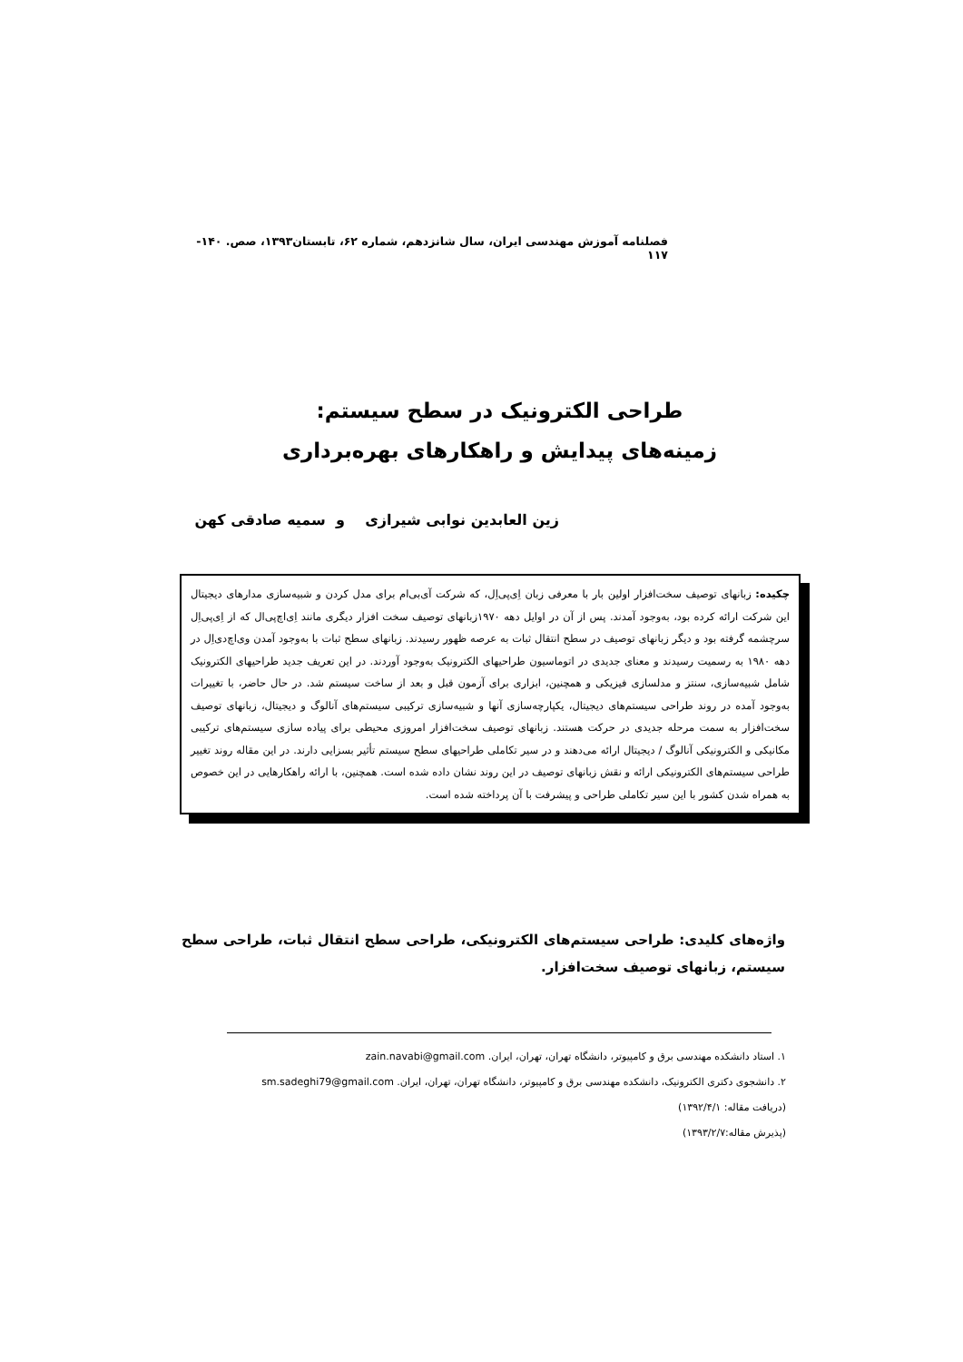فصلنامه آموزش مهندسی ایران، سال شانزدهم، شماره ۶۲، تابستان۱۳۹۳، صص. ۱۴۰- ۱۱۷
طراحی الکترونیک در سطح سیستم:
زمینه‌های پیدایش و راهکارهای بهره‌برداری
زین العابدین نوابی شیرازی و سمیه صادقی کهن
چکیده: زبانهای توصیف سخت‌افزار اولین بار با معرفی زبان اِی‌پی‌اِل، که شرکت آی‌بی‌ام برای مدل کردن و شبیه‌سازی مدارهای دیجیتال این شرکت ارائه کرده بود، به‌وجود آمدند. پس از آن در اوایل دهه ۱۹۷۰زبانهای توصیف سخت افزار دیگری مانند اِی‌اچ‌پی‌ال که از اِی‌پی‌اِل سرچشمه گرفته بود و دیگر زبانهای توصیف در سطح انتقال ثبات به عرصه ظهور رسیدند. زبانهای سطح ثبات با به‌وجود آمدن وی‌اچ‌دی‌اِل در دهه ۱۹۸۰ به رسمیت رسیدند و معنای جدیدی در اتوماسیون طراحیهای الکترونیک به‌وجود آوردند. در این تعریف جدید طراحیهای الکترونیک شامل شبیه‌سازی، سنتز و مدلسازی فیزیکی و همچنین، ابزاری برای آزمون قبل و بعد از ساخت سیستم شد. در حال حاضر، با تغییرات به‌وجود آمده در روند طراحی سیستم‌های دیجیتال، یکپارچه‌سازی آنها و شبیه‌سازی ترکیبی سیستم‌های آنالوگ و دیجیتال، زبانهای توصیف سخت‌افزار به سمت مرحله جدیدی در حرکت هستند. زبانهای توصیف سخت‌افزار امروزی محیطی برای پیاده سازی سیستم‌های ترکیبی مکانیکی و الکترونیکی آنالوگ / دیجیتال ارائه می‌دهند و در سیر تکاملی طراحیهای سطح سیستم تأثیر بسزایی دارند. در این مقاله روند تغییر طراحی سیستم‌های الکترونیکی ارائه و نقش زبانهای توصیف در این روند نشان داده شده است. همچنین، با ارائه راهکارهایی در این خصوص به همراه شدن کشور با این سیر تکاملی طراحی و پیشرفت با آن پرداخته شده است.
واژه‌های کلیدی: طراحی سیستم‌های الکترونیکی، طراحی سطح انتقال ثبات، طراحی سطح سیستم، زبانهای توصیف سخت‌افزار.
۱. استاد دانشکده مهندسی برق و کامپیوتر، دانشگاه تهران، تهران، ایران. zain.navabi@gmail.com
۲. دانشجوی دکتری الکترونیک، دانشکده مهندسی برق و کامپیوتر، دانشگاه تهران، تهران، ایران. sm.sadeghi79@gmail.com
(دریافت مقاله: ۱۳۹۲/۴/۱)
(پذیرش مقاله:۱۳۹۳/۲/۷)